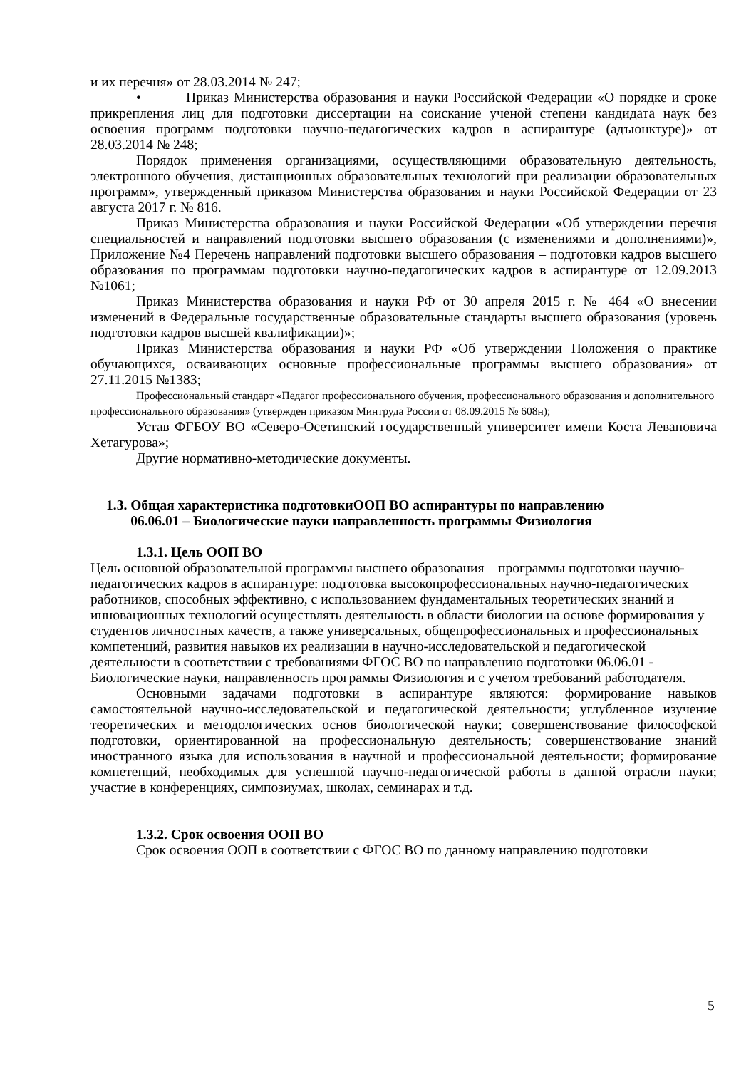и их перечня» от 28.03.2014 № 247;
• Приказ Министерства образования и науки Российской Федерации «О порядке и сроке прикрепления лиц для подготовки диссертации на соискание ученой степени кандидата наук без освоения программ подготовки научно-педагогических кадров в аспирантуре (адъюнктуре)» от 28.03.2014 № 248;
Порядок применения организациями, осуществляющими образовательную деятельность, электронного обучения, дистанционных образовательных технологий при реализации образовательных программ», утвержденный приказом Министерства образования и науки Российской Федерации от 23 августа 2017 г. № 816.
Приказ Министерства образования и науки Российской Федерации «Об утверждении перечня специальностей и направлений подготовки высшего образования (с изменениями и дополнениями)», Приложение №4 Перечень направлений подготовки высшего образования – подготовки кадров высшего образования по программам подготовки научно-педагогических кадров в аспирантуре от 12.09.2013 №1061;
Приказ Министерства образования и науки РФ от 30 апреля 2015 г. № 464 «О внесении изменений в Федеральные государственные образовательные стандарты высшего образования (уровень подготовки кадров высшей квалификации)»;
Приказ Министерства образования и науки РФ «Об утверждении Положения о практике обучающихся, осваивающих основные профессиональные программы высшего образования» от 27.11.2015 №1383;
Профессиональный стандарт «Педагог профессионального обучения, профессионального образования и дополнительного профессионального образования» (утвержден приказом Минтруда России от 08.09.2015 № 608н);
Устав ФГБОУ ВО «Северо-Осетинский государственный университет имени Коста Левановича Хетагурова»;
Другие нормативно-методические документы.
1.3. Общая характеристика подготовкиООП ВО аспирантуры по направлению
06.06.01 – Биологические науки направленность программы Физиология
1.3.1. Цель ООП ВО
Цель основной образовательной программы высшего образования – программы подготовки научно-педагогических кадров в аспирантуре: подготовка высокопрофессиональных научно-педагогических работников, способных эффективно, с использованием фундаментальных теоретических знаний и инновационных технологий осуществлять деятельность в области биологии на основе формирования у студентов личностных качеств, а также универсальных, общепрофессиональных и профессиональных компетенций, развития навыков их реализации в научно-исследовательской и педагогической деятельности в соответствии с требованиями ФГОС ВО по направлению подготовки 06.06.01 - Биологические науки, направленность программы Физиология и с учетом требований работодателя.
Основными задачами подготовки в аспирантуре являются: формирование навыков самостоятельной научно-исследовательской и педагогической деятельности; углубленное изучение теоретических и методологических основ биологической науки; совершенствование философской подготовки, ориентированной на профессиональную деятельность; совершенствование знаний иностранного языка для использования в научной и профессиональной деятельности; формирование компетенций, необходимых для успешной научно-педагогической работы в данной отрасли науки; участие в конференциях, симпозиумах, школах, семинарах и т.д.
1.3.2. Срок освоения ООП ВО
Срок освоения ООП в соответствии с ФГОС ВО по данному направлению подготовки
5